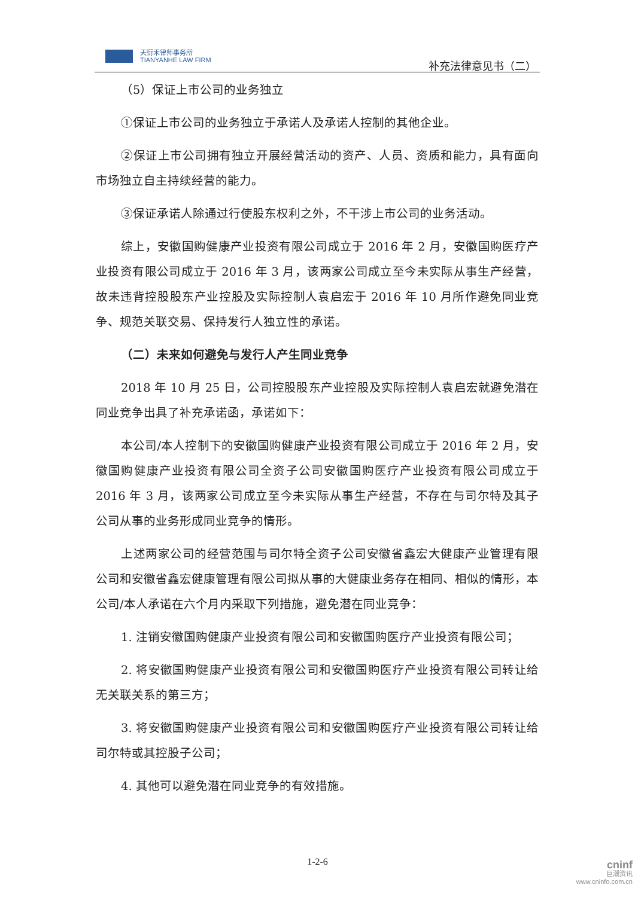天衍禾律师事务所
TIANYANHE LAW FIRM
补充法律意见书（二）
（5）保证上市公司的业务独立
①保证上市公司的业务独立于承诺人及承诺人控制的其他企业。
②保证上市公司拥有独立开展经营活动的资产、人员、资质和能力，具有面向市场独立自主持续经营的能力。
③保证承诺人除通过行使股东权利之外，不干涉上市公司的业务活动。
综上，安徽国购健康产业投资有限公司成立于 2016 年 2 月，安徽国购医疗产业投资有限公司成立于 2016 年 3 月，该两家公司成立至今未实际从事生产经营，故未违背控股股东产业控股及实际控制人袁启宏于 2016 年 10 月所作避免同业竞争、规范关联交易、保持发行人独立性的承诺。
（二）未来如何避免与发行人产生同业竞争
2018 年 10 月 25 日，公司控股股东产业控股及实际控制人袁启宏就避免潜在同业竞争出具了补充承诺函，承诺如下：
本公司/本人控制下的安徽国购健康产业投资有限公司成立于 2016 年 2 月，安徽国购健康产业投资有限公司全资子公司安徽国购医疗产业投资有限公司成立于 2016 年 3 月，该两家公司成立至今未实际从事生产经营，不存在与司尔特及其子公司从事的业务形成同业竞争的情形。
上述两家公司的经营范围与司尔特全资子公司安徽省鑫宏大健康产业管理有限公司和安徽省鑫宏健康管理有限公司拟从事的大健康业务存在相同、相似的情形，本公司/本人承诺在六个月内采取下列措施，避免潜在同业竞争：
1. 注销安徽国购健康产业投资有限公司和安徽国购医疗产业投资有限公司；
2. 将安徽国购健康产业投资有限公司和安徽国购医疗产业投资有限公司转让给无关联关系的第三方；
3. 将安徽国购健康产业投资有限公司和安徽国购医疗产业投资有限公司转让给司尔特或其控股子公司；
4. 其他可以避免潜在同业竞争的有效措施。
1-2-6
cninf
巨潮资讯
www.cninfo.com.cn